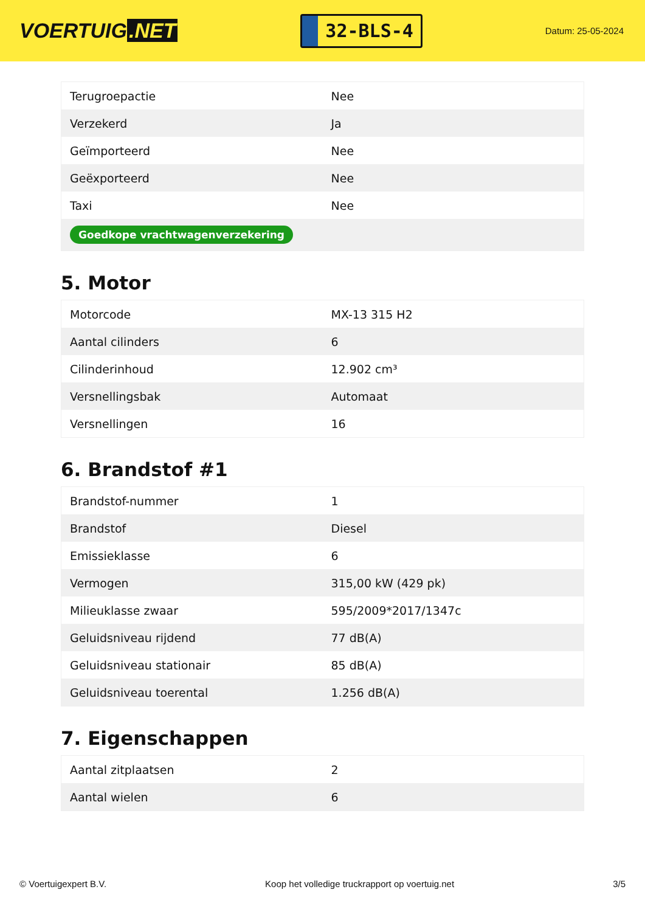VOERTUIG.NET
32-BLS-4
Datum: 25-05-2024
| Terugroepactie | Nee |
| Verzekerd | Ja |
| Geïmporteerd | Nee |
| Geëxporteerd | Nee |
| Taxi | Nee |
| Goedkope vrachtwagenverzekering | |
5. Motor
| Motorcode | MX-13 315 H2 |
| Aantal cilinders | 6 |
| Cilinderinhoud | 12.902 cm³ |
| Versnellingsbak | Automaat |
| Versnellingen | 16 |
6. Brandstof #1
| Brandstof-nummer | 1 |
| Brandstof | Diesel |
| Emissieklasse | 6 |
| Vermogen | 315,00 kW (429 pk) |
| Milieuklasse zwaar | 595/2009*2017/1347c |
| Geluidsniveau rijdend | 77 dB(A) |
| Geluidsniveau stationair | 85 dB(A) |
| Geluidsniveau toerental | 1.256 dB(A) |
7. Eigenschappen
| Aantal zitplaatsen | 2 |
| Aantal wielen | 6 |
© Voertuigexpert B.V. Koop het volledige truckrapport op voertuig.net 3/5